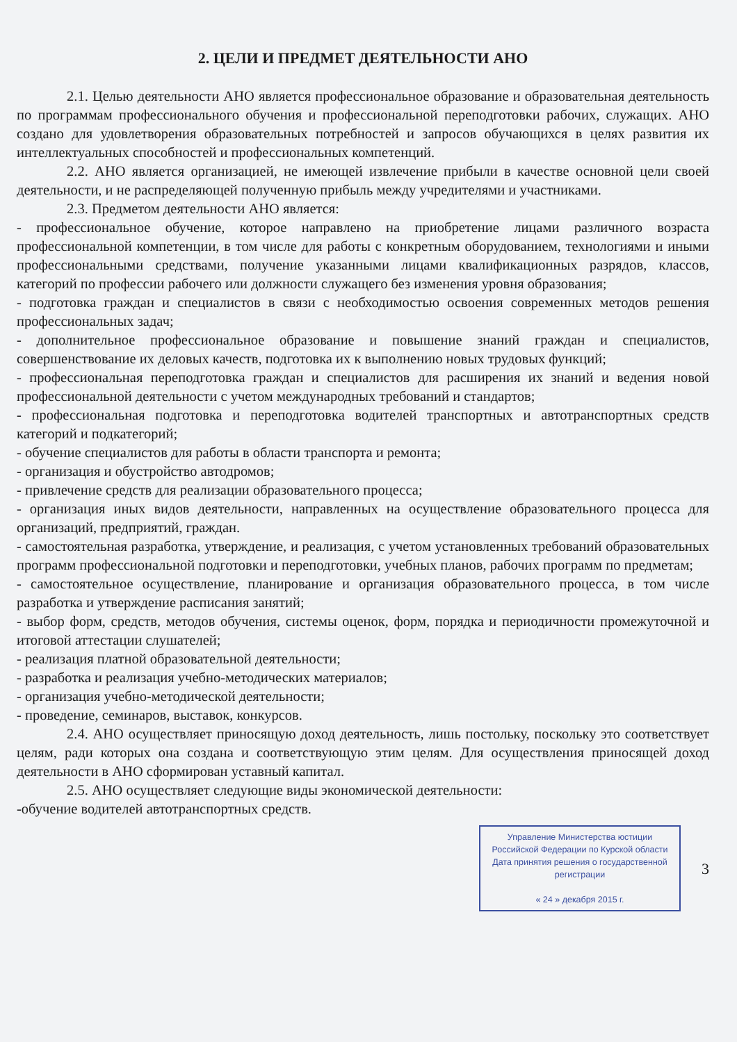2. ЦЕЛИ И ПРЕДМЕТ ДЕЯТЕЛЬНОСТИ АНО
2.1. Целью деятельности АНО является профессиональное образование и образовательная деятельность по программам профессионального обучения и профессиональной переподготовки рабочих, служащих. АНО создано для удовлетворения образовательных потребностей и запросов обучающихся в целях развития их интеллектуальных способностей и профессиональных компетенций.
2.2. АНО является организацией, не имеющей извлечение прибыли в качестве основной цели своей деятельности, и не распределяющей полученную прибыль между учредителями и участниками.
2.3. Предметом деятельности АНО является:
- профессиональное обучение, которое направлено на приобретение лицами различного возраста профессиональной компетенции, в том числе для работы с конкретным оборудованием, технологиями и иными профессиональными средствами, получение указанными лицами квалификационных разрядов, классов, категорий по профессии рабочего или должности служащего без изменения уровня образования;
- подготовка граждан и специалистов в связи с необходимостью освоения современных методов решения профессиональных задач;
- дополнительное профессиональное образование и повышение знаний граждан и специалистов, совершенствование их деловых качеств, подготовка их к выполнению новых трудовых функций;
- профессиональная переподготовка граждан и специалистов для расширения их знаний и ведения новой профессиональной деятельности с учетом международных требований и стандартов;
- профессиональная подготовка и переподготовка водителей транспортных и автотранспортных средств категорий и подкатегорий;
- обучение специалистов для работы в области транспорта и ремонта;
- организация и обустройство автодромов;
- привлечение средств для реализации образовательного процесса;
- организация иных видов деятельности, направленных на осуществление образовательного процесса для организаций, предприятий, граждан.
- самостоятельная разработка, утверждение, и реализация, с учетом установленных требований образовательных программ профессиональной подготовки и переподготовки, учебных планов, рабочих программ по предметам;
- самостоятельное осуществление, планирование и организация образовательного процесса, в том числе разработка и утверждение расписания занятий;
- выбор форм, средств, методов обучения, системы оценок, форм, порядка и периодичности промежуточной и итоговой аттестации слушателей;
- реализация платной образовательной деятельности;
- разработка и реализация учебно-методических материалов;
- организация учебно-методической деятельности;
- проведение, семинаров, выставок, конкурсов.
2.4. АНО осуществляет приносящую доход деятельность, лишь постольку, поскольку это соответствует целям, ради которых она создана и соответствующую этим целям. Для осуществления приносящей доход деятельности в АНО сформирован уставный капитал.
2.5. АНО осуществляет следующие виды экономической деятельности:
-обучение водителей автотранспортных средств.
Управление Министерства юстиции
Российской Федерации по Курской области
Дата принятия решения о государственной регистрации
« 24 » декабря 2015 г.
3